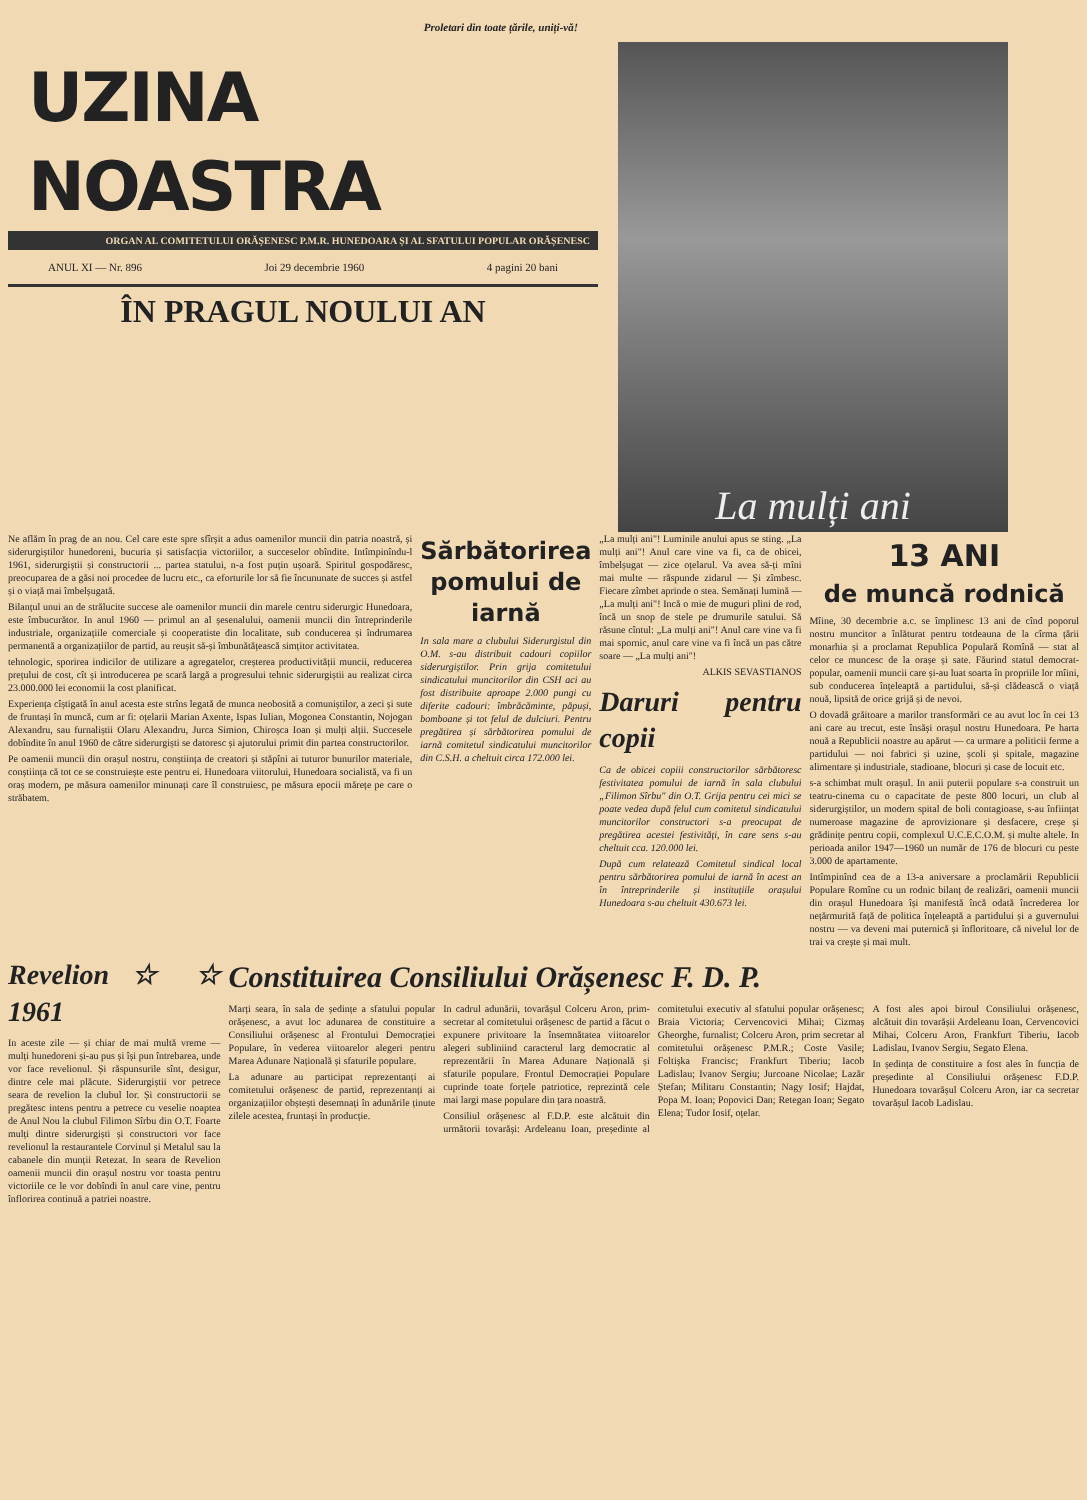Proletari din toate țările, uniți-vă!
UZINA NOASTRA
ORGAN AL COMITETULUI ORĂȘENESC P.M.R. HUNEDOARA ȘI AL SFATULUI POPULAR ORĂȘENESC
ANUL XI — Nr. 896 Joi 29 decembrie 1960 4 pagini 20 bani
ÎN PRAGUL NOULUI AN
La mulți ani
Ne aflăm în prag de an nou. Cel care este spre sfîrșit a adus oamenilor muncii din patria noastră, și siderurgiștilor hunedoreni, bucuria și satisfacția victoriilor, a succeselor obîndite. Intîmpinîndu-l 1961, siderurgiștii și constructorii ... partea statului, n-a fost puțin ușoară. Spiritul gospodăresc, preocuparea de a găsi noi procedee de lucru etc., ca eforturile lor să fie încununate de succes și astfel și o viață mai îmbelșugată.
Bilanțul unui an de strălucite succese ale oamenilor muncii din marele centru siderurgic Hunedoara, este îmbucurător. In anul 1960 — primul an al șesenalului, oamenii muncii din întreprinderile industriale, organizațiile comerciale și cooperatiste din localitate, sub conducerea și îndrumarea permanentă a organizațiilor de partid, au reușit să-și îmbunătățească simțitor activitatea.
tehnologic, sporirea indicilor de utilizare a agregatelor, creșterea productivității muncii, reducerea prețului de cost, cît și introducerea pe scară largă a progresului tehnic siderurgiștii au realizat circa 23.000.000 lei economii la cost planificat.
Experiența cîștigată în anul acesta este strîns legată de munca neobosită a comuniștilor, a zeci și sute de fruntași în muncă, cum ar fi: oțelarii Marian Axente, Ispas Iulian, Mogonea Constantin, Nojogan Alexandru, sau furnaliștii Olaru Alexandru, Jurca Simion, Chiroșca Ioan și mulți alții. Succesele dobîndite în anul 1960 de către siderurgiști se datoresc și ajutorului primit din partea constructorilor.
Pe oamenii muncii din orașul nostru, conștiința de creatori și stăpîni ai tuturor bunurilor materiale, conștiința că tot ce se construiește este pentru ei. Hunedoara viitorului, Hunedoara socialistă, va fi un oraș modern, pe măsura oamenilor minunați care îl construiesc, pe măsura epocii mărețe pe care o străbatem.
Sărbătorirea pomului de iarnă
In sala mare a clubului Siderurgistul din O.M. s-au distribuit cadouri copiilor siderurgiștilor. Prin grija comitetului sindicatului muncitorilor din CSH aci au fost distribuite aproape 2.000 pungi cu diferite cadouri: îmbrăcăminte, păpuși, bomboane și tot felul de dulciuri. Pentru pregătirea și sărbătorirea pomului de iarnă comitetul sindicatului muncitorilor din C.S.H. a cheltuit circa 172.000 lei.
„La mulți ani"! Luminile anului apus se sting. „La mulți ani"! Anul care vine va fi, ca de obicei, îmbelșugat — zice oțelarul. Va avea să-ți mîni mai multe — răspunde zidarul — Și zîmbesc. Fiecare zîmbet aprinde o stea. Semănați lumină — „La mulți ani"! Incă o mie de muguri plini de rod, încă un snop de stele pe drumurile satului. Să răsune cîntul: „La mulți ani"! Anul care vine va fi mai spornic, anul care vine va fi încă un pas către soare — „La mulți ani"!
ALKIS SEVASTIANOS
Daruri pentru copii
Ca de obicei copiii constructorilor sărbătoresc festivitatea pomului de iarnă în sala clubului „Filimon Sîrbu" din O.T. Grija pentru cei mici se poate vedea după felul cum comitetul sindicatului muncitorilor constructori s-a preocupat de pregătirea acestei festivități, în care sens s-au cheltuit cca. 120.000 lei.
După cum relatează Comitetul sindical local pentru sărbătorirea pomului de iarnă în acest an în întreprinderile și instituțiile orașului Hunedoara s-au cheltuit 430.673 lei.
13 ANI
de muncă rodnică
Mîine, 30 decembrie a.c. se împlinesc 13 ani de cînd poporul nostru muncitor a înlăturat pentru totdeauna de la cîrma țării monarhia și a proclamat Republica Populară Romînă — stat al celor ce muncesc de la orașe și sate. Făurind statul democrat-popular, oamenii muncii care și-au luat soarta în propriile lor mîini, sub conducerea înțeleaptă a partidului, să-și clădească o viață nouă, lipsită de orice grijă și de nevoi.
O dovadă grăitoare a marilor transformări ce au avut loc în cei 13 ani care au trecut, este însăși orașul nostru Hunedoara. Pe harta nouă a Republicii noastre au apărut — ca urmare a politicii ferme a partidului — noi fabrici și uzine, școli și spitale, magazine alimentare și industriale, stadioane, blocuri și case de locuit etc.
s-a schimbat mult orașul. In anii puterii populare s-a construit un teatru-cinema cu o capacitate de peste 800 locuri, un club al siderurgiștilor, un modern spital de boli contagioase, s-au înființat numeroase magazine de aprovizionare și desfacere, creșe și grădinițe pentru copii, complexul U.C.E.C.O.M. și multe altele. In perioada anilor 1947—1960 un număr de 176 de blocuri cu peste 3.000 de apartamente.
Intîmpinînd cea de a 13-a aniversare a proclamării Republicii Populare Romîne cu un rodnic bilanț de realizări, oamenii muncii din orașul Hunedoara își manifestă încă odată încrederea lor nețărmurită față de politica înțeleaptă a partidului și a guvernului nostru — va deveni mai puternică și înfloritoare, că nivelul lor de trai va crește și mai mult.
Revelion ☆ ☆ 1961
In aceste zile — și chiar de mai multă vreme — mulți hunedoreni și-au pus și își pun întrebarea, unde vor face revelionul. Și răspunsurile sînt, desigur, dintre cele mai plăcute. Siderurgiștii vor petrece seara de revelion la clubul lor. Și constructorii se pregătesc intens pentru a petrece cu veselie noaptea de Anul Nou la clubul Filimon Sîrbu din O.T. Foarte mulți dintre siderurgiști și constructori vor face revelionul la restaurantele Corvinul și Metalul sau la cabanele din munții Retezat. In seara de Revelion oamenii muncii din orașul nostru vor toasta pentru victoriile ce le vor dobîndi în anul care vine, pentru înflorirea continuă a patriei noastre.
Constituirea Consiliului Orășenesc F. D. P.
Marți seara, în sala de ședințe a sfatului popular orășenesc, a avut loc adunarea de constituire a Consiliului orășenesc al Frontului Democrației Populare, în vederea viitoarelor alegeri pentru Marea Adunare Națională și sfaturile populare.
La adunare au participat reprezentanți ai comitetului orășenesc de partid, reprezentanți ai organizațiilor obștești desemnați în adunările ținute zilele acestea, fruntași în producție.
In cadrul adunării, tovarășul Colceru Aron, prim-secretar al comitetului orășenesc de partid a făcut o expunere privitoare la însemnătatea viitoarelor alegeri subliniind caracterul larg democratic al reprezentării în Marea Adunare Națională și sfaturile populare. Frontul Democrației Populare cuprinde toate forțele patriotice, reprezintă cele mai largi mase populare din țara noastră.
Consiliul orășenesc al F.D.P. este alcătuit din următorii tovarăși: Ardeleanu Ioan, președinte al comitetului executiv al sfatului popular orășenesc; Braia Victoria; Cervencovici Mihai; Cizmaș Gheorghe, furnalist; Colceru Aron, prim secretar al comitetului orășenesc P.M.R.; Coste Vasile; Foltișka Francisc; Frankfurt Tiberiu; Iacob Ladislau; Ivanov Sergiu; Jurcoane Nicolae; Lazăr Ștefan; Militaru Constantin; Nagy Iosif; Hajdat, Popa M. Ioan; Popovici Dan; Retegan Ioan; Segato Elena; Tudor Iosif, oțelar.
A fost ales apoi biroul Consiliului orășenesc, alcătuit din tovarășii Ardeleanu Ioan, Cervencovici Mihai, Colceru Aron, Frankfurt Tiberiu, Iacob Ladislau, Ivanov Sergiu, Segato Elena.
In ședința de constituire a fost ales în funcția de președinte al Consiliului orășenesc F.D.P. Hunedoara tovarășul Colceru Aron, iar ca secretar tovarășul Iacob Ladislau.